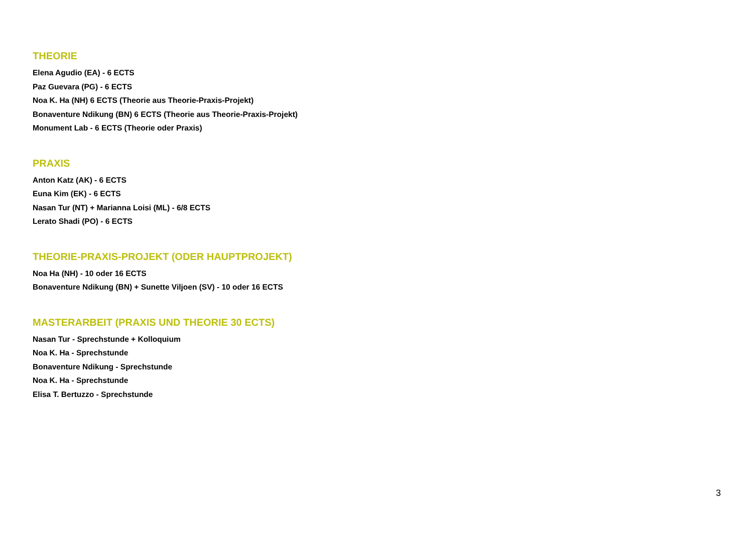THEORIE
Elena Agudio (EA) - 6 ECTS
Paz Guevara (PG) - 6 ECTS
Noa K. Ha (NH) 6 ECTS (Theorie aus Theorie-Praxis-Projekt)
Bonaventure Ndikung (BN) 6 ECTS (Theorie aus Theorie-Praxis-Projekt)
Monument Lab - 6 ECTS (Theorie oder Praxis)
PRAXIS
Anton Katz (AK) - 6 ECTS
Euna Kim (EK) - 6 ECTS
Nasan Tur (NT) + Marianna Loisi (ML) - 6/8 ECTS
Lerato Shadi (PO) - 6 ECTS
THEORIE-PRAXIS-PROJEKT (ODER HAUPTPROJEKT)
Noa Ha (NH) - 10 oder 16 ECTS
Bonaventure Ndikung (BN) + Sunette Viljoen (SV) - 10 oder 16 ECTS
MASTERARBEIT (PRAXIS UND THEORIE 30 ECTS)
Nasan Tur - Sprechstunde + Kolloquium
Noa K. Ha - Sprechstunde
Bonaventure Ndikung - Sprechstunde
Noa K. Ha - Sprechstunde
Elisa T. Bertuzzo - Sprechstunde
3